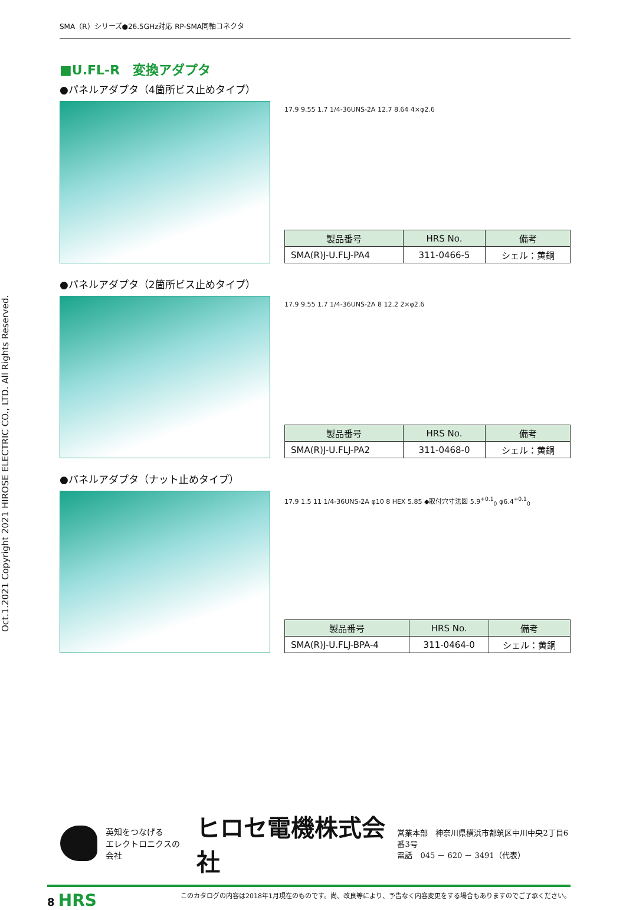Oct.1.2021 Copyright 2021 HIROSE ELECTRIC CO., LTD. All Rights Reserved.
SMA（R）シリーズ●26.5GHz対応 RP-SMA同軸コネクタ
■U.FL-R　変換アダプタ
●パネルアダプタ（4箇所ビス止めタイプ）
17.9 9.55 1.7 1/4-36UNS-2A 12.7 8.64 4×φ2.6
| 製品番号 | HRS No. | 備考 |
| --- | --- | --- |
| SMA(R)J-U.FLJ-PA4 | 311-0466-5 | シェル：黄銅 |
●パネルアダプタ（2箇所ビス止めタイプ）
17.9 9.55 1.7 1/4-36UNS-2A 8 12.2 2×φ2.6
| 製品番号 | HRS No. | 備考 |
| --- | --- | --- |
| SMA(R)J-U.FLJ-PA2 | 311-0468-0 | シェル：黄銅 |
●パネルアダプタ（ナット止めタイプ）
17.9 1.5 11 1/4-36UNS-2A φ10 8 HEX 5.85 ◆取付穴寸法図 5.9<sup>+0.1</sup><sub>0</sub> φ6.4<sup>+0.1</sup><sub>0</sub>
| 製品番号 | HRS No. | 備考 |
| --- | --- | --- |
| SMA(R)J-U.FLJ-BPA-4 | 311-0464-0 | シェル：黄銅 |
英知をつなげる
エレクトロニクスの会社
ヒロセ電機株式会社
営業本部　神奈川県横浜市都筑区中川中央2丁目6番3号
電話　045 － 620 － 3491（代表）
8 HRS このカタログの内容は2018年1月現在のものです。尚、改良等により、予告なく内容変更をする場合もありますのでご了承ください。